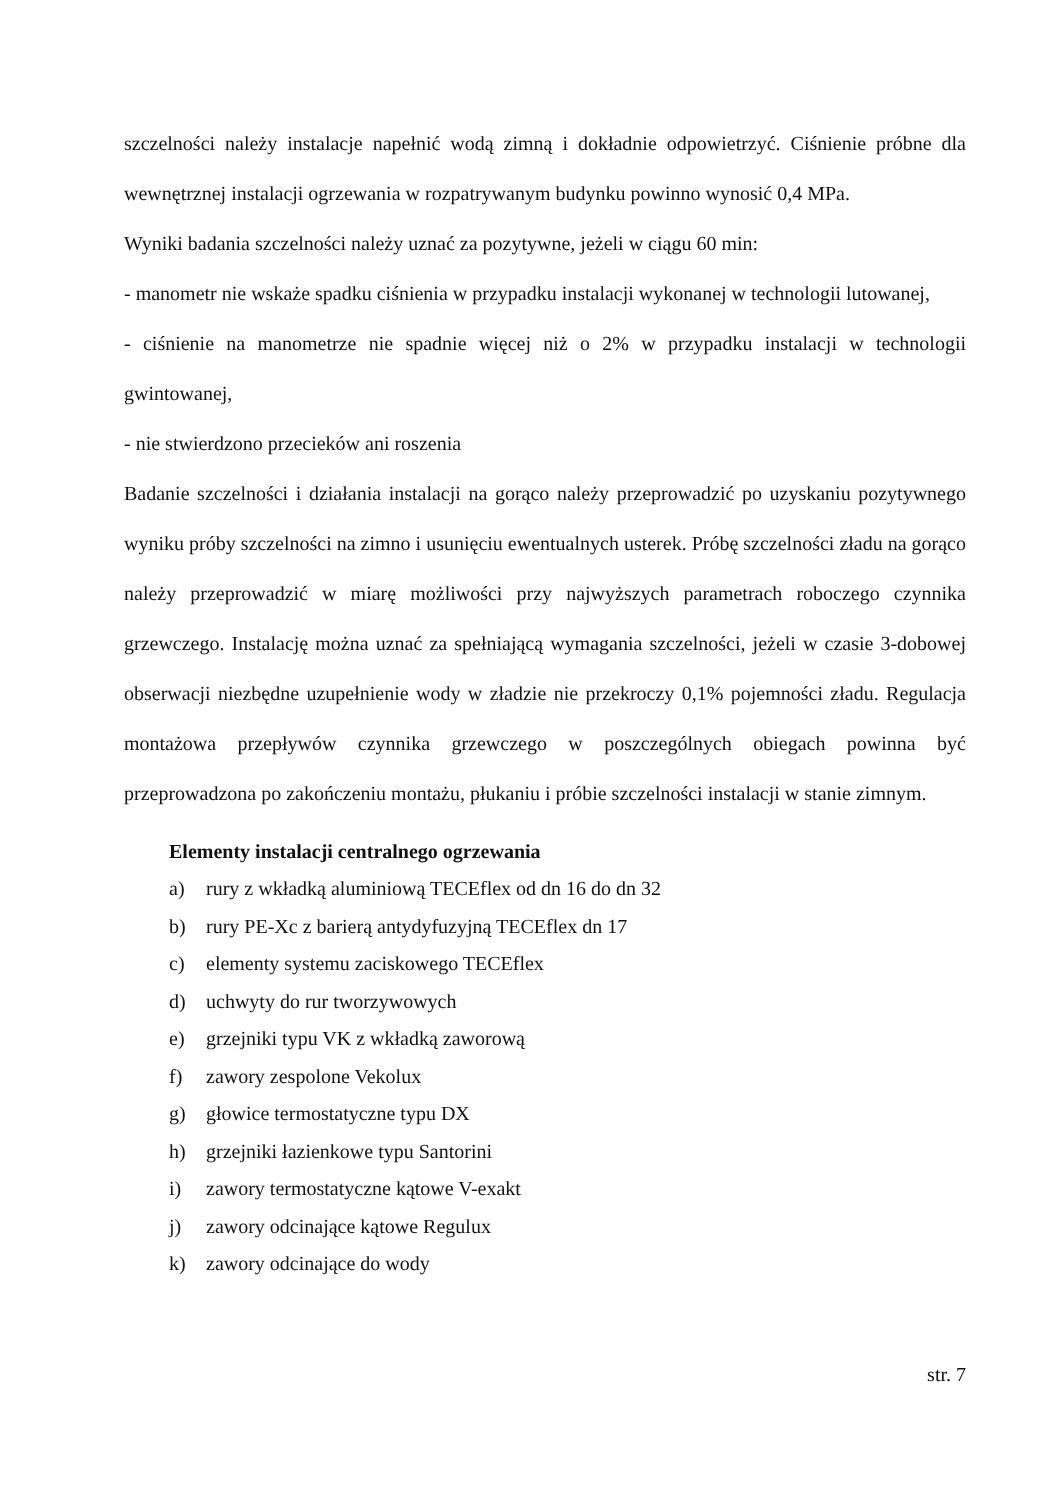szczelności należy instalacje napełnić wodą zimną i dokładnie odpowietrzyć. Ciśnienie próbne dla wewnętrznej instalacji ogrzewania w rozpatrywanym budynku powinno wynosić 0,4 MPa.
Wyniki badania szczelności należy uznać za pozytywne, jeżeli w ciągu 60 min:
- manometr nie wskaże spadku ciśnienia w przypadku instalacji wykonanej w technologii lutowanej,
- ciśnienie na manometrze nie spadnie więcej niż o 2% w przypadku instalacji w technologii gwintowanej,
- nie stwierdzono przecieków ani roszenia
Badanie szczelności i działania instalacji na gorąco należy przeprowadzić po uzyskaniu pozytywnego wyniku próby szczelności na zimno i usunięciu ewentualnych usterek. Próbę szczelności zładu na gorąco należy przeprowadzić w miarę możliwości przy najwyższych parametrach roboczego czynnika grzewczego. Instalację można uznać za spełniającą wymagania szczelności, jeżeli w czasie 3-dobowej obserwacji niezbędne uzupełnienie wody w zładzie nie przekroczy 0,1% pojemności zładu. Regulacja montażowa przepływów czynnika grzewczego w poszczególnych obiegach powinna być przeprowadzona po zakończeniu montażu, płukaniu i próbie szczelności instalacji w stanie zimnym.
Elementy instalacji centralnego ogrzewania
a) rury z wkładką aluminiową TECEflex od dn 16 do dn 32
b) rury PE-Xc z barierą antydyfuzyjną TECEflex dn 17
c) elementy systemu zaciskowego TECEflex
d) uchwyty do rur tworzywowych
e) grzejniki typu VK z wkładką zaworową
f) zawory zespolone Vekolux
g) głowice termostatyczne typu DX
h) grzejniki łazienkowe typu Santorini
i) zawory termostatyczne kątowe V-exakt
j) zawory odcinające kątowe Regulux
k) zawory odcinające do wody
str. 7